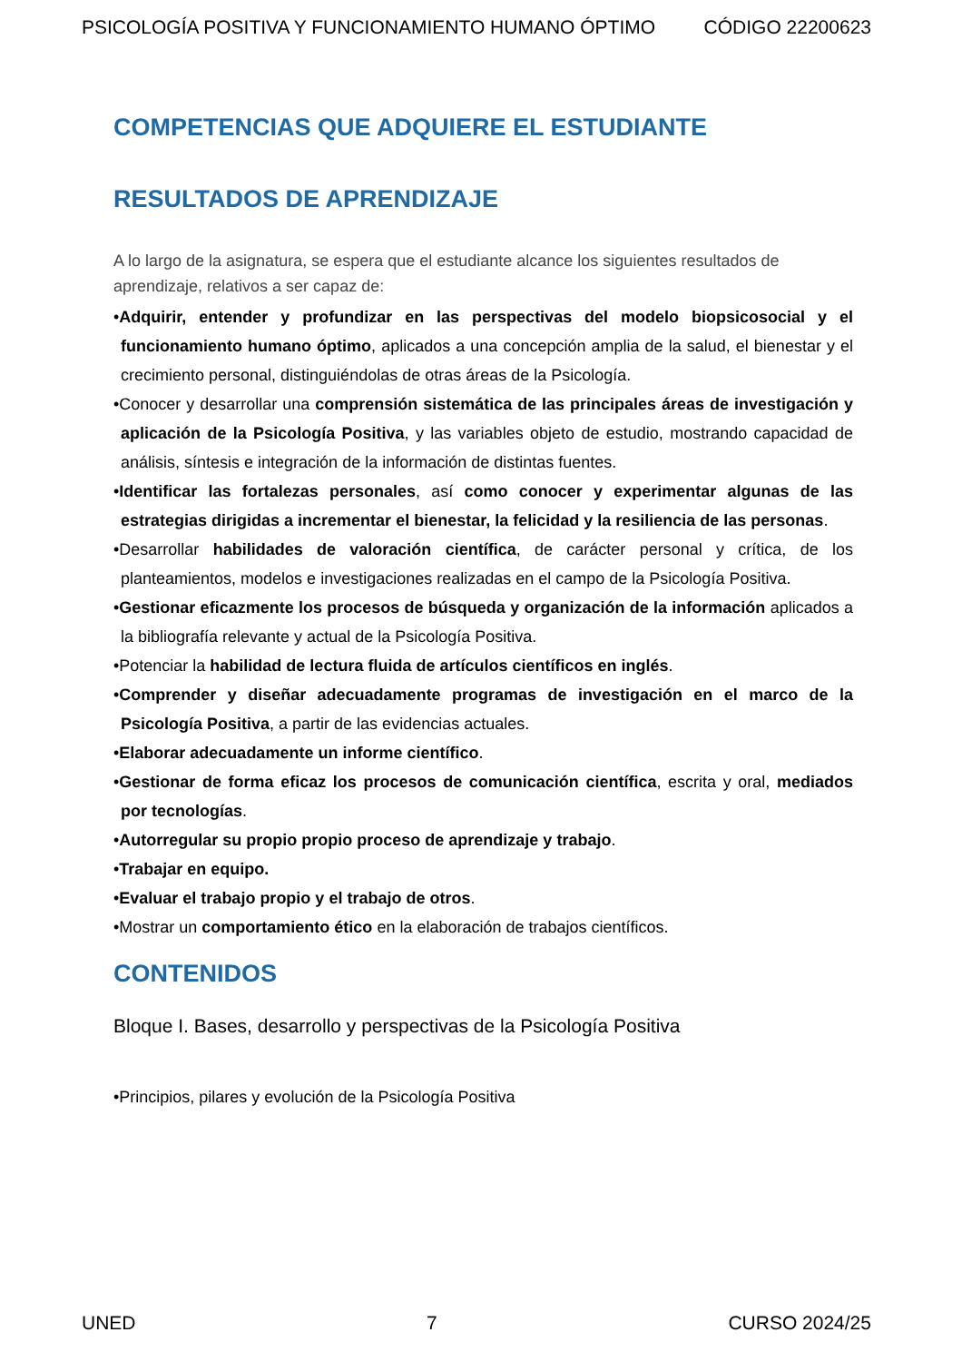PSICOLOGÍA POSITIVA Y FUNCIONAMIENTO HUMANO ÓPTIMO CÓDIGO 22200623
COMPETENCIAS QUE ADQUIERE EL ESTUDIANTE
RESULTADOS DE APRENDIZAJE
A lo largo de la asignatura, se espera que el estudiante alcance los siguientes resultados de aprendizaje, relativos a ser capaz de:
•Adquirir, entender y profundizar en las perspectivas del modelo biopsicosocial y el funcionamiento humano óptimo, aplicados a una concepción amplia de la salud, el bienestar y el crecimiento personal, distinguiéndolas de otras áreas de la Psicología.
•Conocer y desarrollar una comprensión sistemática de las principales áreas de investigación y aplicación de la Psicología Positiva, y las variables objeto de estudio, mostrando capacidad de análisis, síntesis e integración de la información de distintas fuentes.
•Identificar las fortalezas personales, así como conocer y experimentar algunas de las estrategias dirigidas a incrementar el bienestar, la felicidad y la resiliencia de las personas.
•Desarrollar habilidades de valoración científica, de carácter personal y crítica, de los planteamientos, modelos e investigaciones realizadas en el campo de la Psicología Positiva.
•Gestionar eficazmente los procesos de búsqueda y organización de la información aplicados a la bibliografía relevante y actual de la Psicología Positiva.
•Potenciar la habilidad de lectura fluida de artículos científicos en inglés.
•Comprender y diseñar adecuadamente programas de investigación en el marco de la Psicología Positiva, a partir de las evidencias actuales.
•Elaborar adecuadamente un informe científico.
•Gestionar de forma eficaz los procesos de comunicación científica, escrita y oral, mediados por tecnologías.
•Autorregular su propio propio proceso de aprendizaje y trabajo.
•Trabajar en equipo.
•Evaluar el trabajo propio y el trabajo de otros.
•Mostrar un comportamiento ético en la elaboración de trabajos científicos.
CONTENIDOS
Bloque I. Bases, desarrollo y perspectivas de la Psicología Positiva
•Principios, pilares y evolución de la Psicología Positiva
UNED 7 CURSO 2024/25